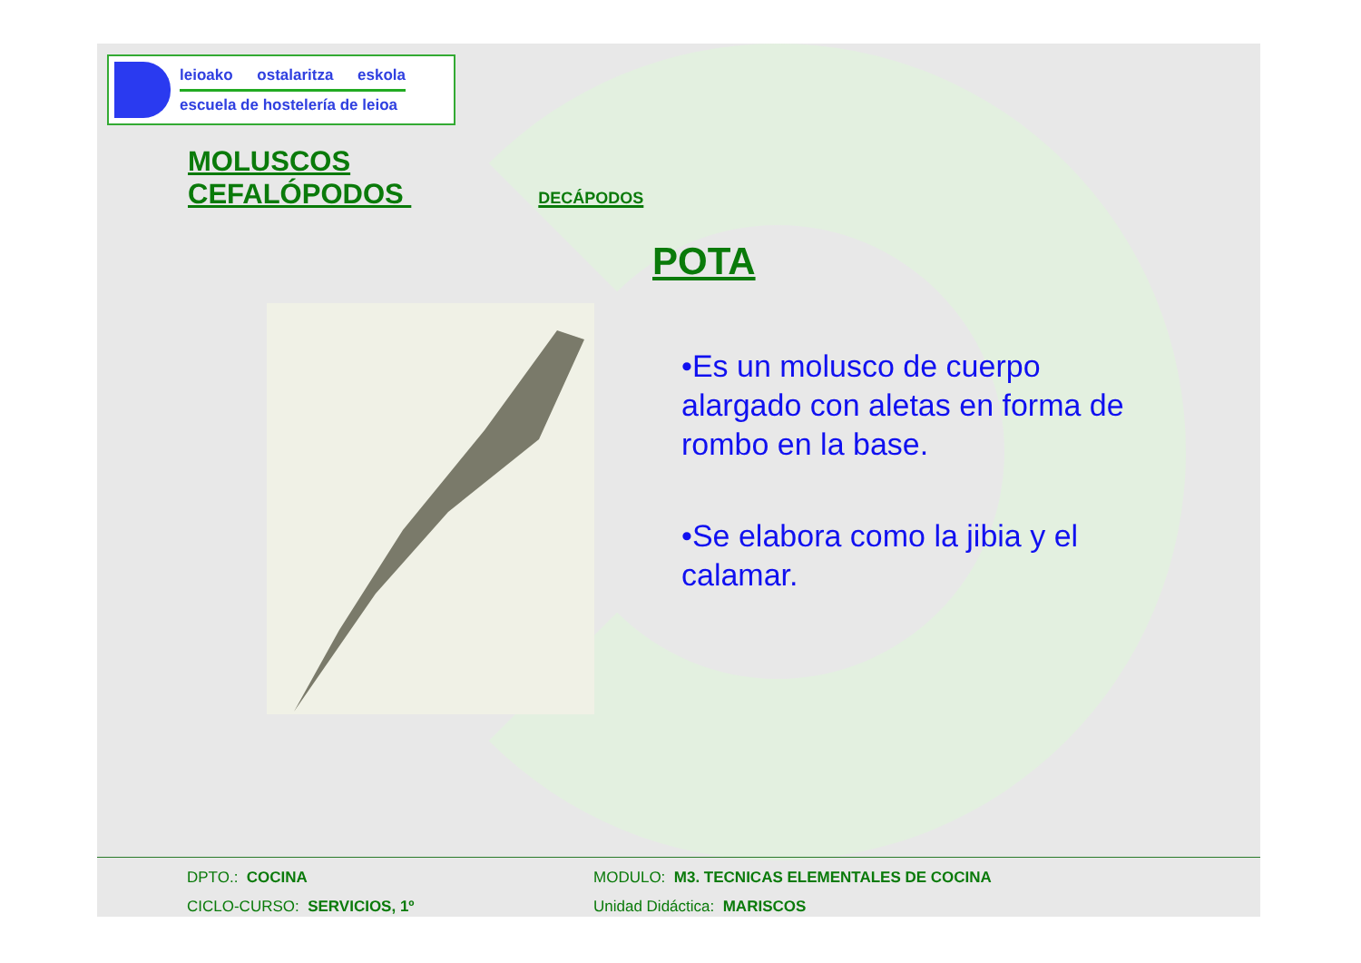leioako ostalaritza eskola
escuela de hostelería de leioa
MOLUSCOS
CEFALÓPODOS DECÁPODOS
POTA
•Es un molusco de cuerpo alargado con aletas en forma de rombo en la base.
•Se elabora como la jibia y el calamar.
DPTO.: COCINA MODULO: M3. TECNICAS ELEMENTALES DE COCINA
CICLO-CURSO: SERVICIOS, 1º Unidad Didáctica: MARISCOS